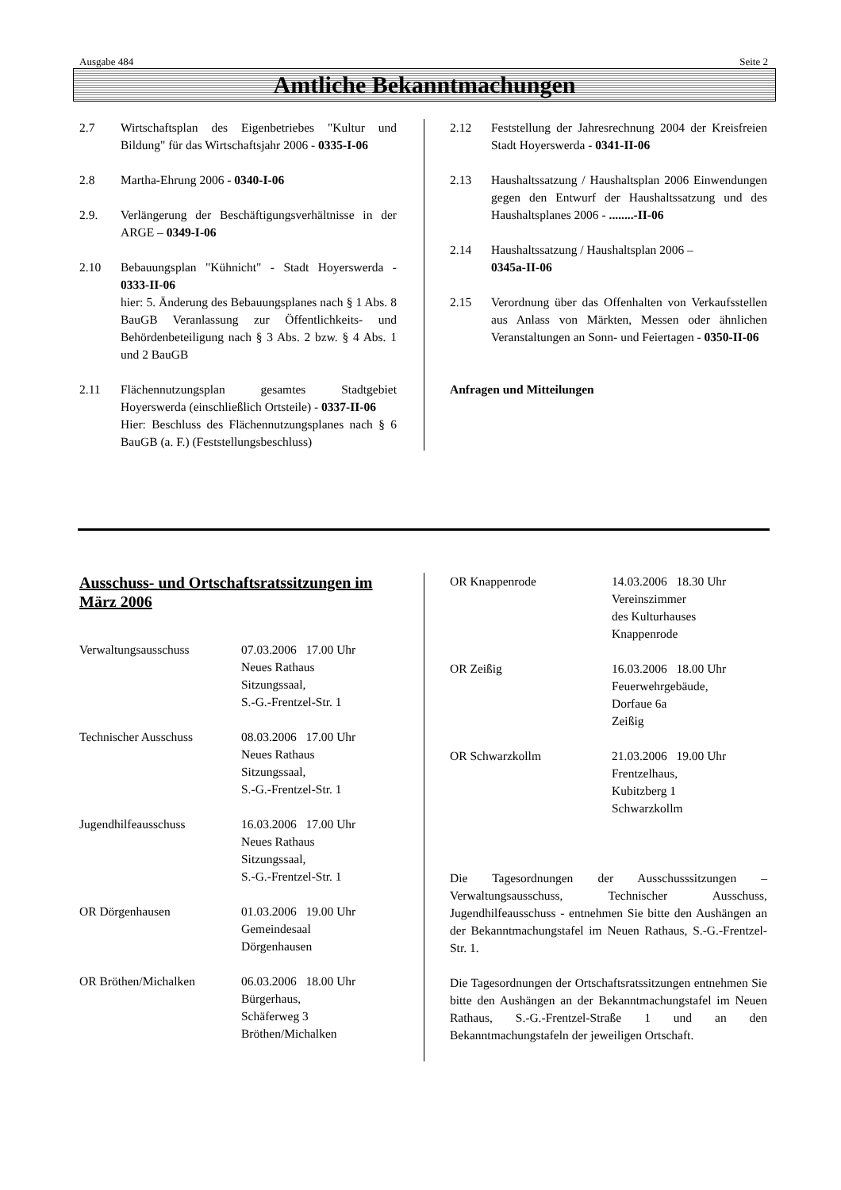Ausgabe 484 Seite 2
Amtliche Bekanntmachungen
2.7 Wirtschaftsplan des Eigenbetriebes "Kultur und Bildung" für das Wirtschaftsjahr 2006 - 0335-I-06
2.8 Martha-Ehrung 2006 - 0340-I-06
2.9. Verlängerung der Beschäftigungsverhältnisse in der ARGE – 0349-I-06
2.10 Bebauungsplan "Kühnicht" - Stadt Hoyerswerda - 0333-II-06
hier: 5. Änderung des Bebauungsplanes nach § 1 Abs. 8 BauGB Veranlassung zur Öffentlichkeits- und Behördenbeteiligung nach § 3 Abs. 2 bzw. § 4 Abs. 1 und 2 BauGB
2.11 Flächennutzungsplan gesamtes Stadtgebiet Hoyerswerda (einschließlich Ortsteile) - 0337-II-06
Hier: Beschluss des Flächennutzungsplanes nach § 6 BauGB (a. F.) (Feststellungsbeschluss)
2.12 Feststellung der Jahresrechnung 2004 der Kreisfreien Stadt Hoyerswerda - 0341-II-06
2.13 Haushaltssatzung / Haushaltsplan 2006 Einwendungen gegen den Entwurf der Haushaltssatzung und des Haushaltsplanes 2006 - ........-II-06
2.14 Haushaltssatzung / Haushaltsplan 2006 –
0345a-II-06
2.15 Verordnung über das Offenhalten von Verkaufsstellen aus Anlass von Märkten, Messen oder ähnlichen Veranstaltungen an Sonn- und Feiertagen - 0350-II-06
Anfragen und Mitteilungen
Ausschuss- und Ortschaftsratssitzungen im März 2006
Verwaltungsausschuss 07.03.2006 17.00 Uhr
Neues Rathaus
Sitzungssaal,
S.-G.-Frentzel-Str. 1
Technischer Ausschuss 08.03.2006 17.00 Uhr
Neues Rathaus
Sitzungssaal,
S.-G.-Frentzel-Str. 1
Jugendhilfeausschuss 16.03.2006 17.00 Uhr
Neues Rathaus
Sitzungssaal,
S.-G.-Frentzel-Str. 1
OR Dörgenhausen 01.03.2006 19.00 Uhr
Gemeindesaal
Dörgenhausen
OR Bröthen/Michalken 06.03.2006 18.00 Uhr
Bürgerhaus,
Schäferweg 3
Bröthen/Michalken
OR Knappenrode 14.03.2006 18.30 Uhr
Vereinszimmer
des Kulturhauses
Knappenrode
OR Zeißig 16.03.2006 18.00 Uhr
Feuerwehrgebäude,
Dorfaue 6a
Zeißig
OR Schwarzkollm 21.03.2006 19.00 Uhr
Frentzelhaus,
Kubitzberg 1
Schwarzkollm
Die Tagesordnungen der Ausschusssitzungen – Verwaltungsausschuss, Technischer Ausschuss, Jugendhilfeausschuss - entnehmen Sie bitte den Aushängen an der Bekanntmachungstafel im Neuen Rathaus, S.-G.-Frentzel-Str. 1.
Die Tagesordnungen der Ortschaftsratssitzungen entnehmen Sie bitte den Aushängen an der Bekanntmachungstafel im Neuen Rathaus, S.-G.-Frentzel-Straße 1 und an den Bekanntmachungstafeln der jeweiligen Ortschaft.